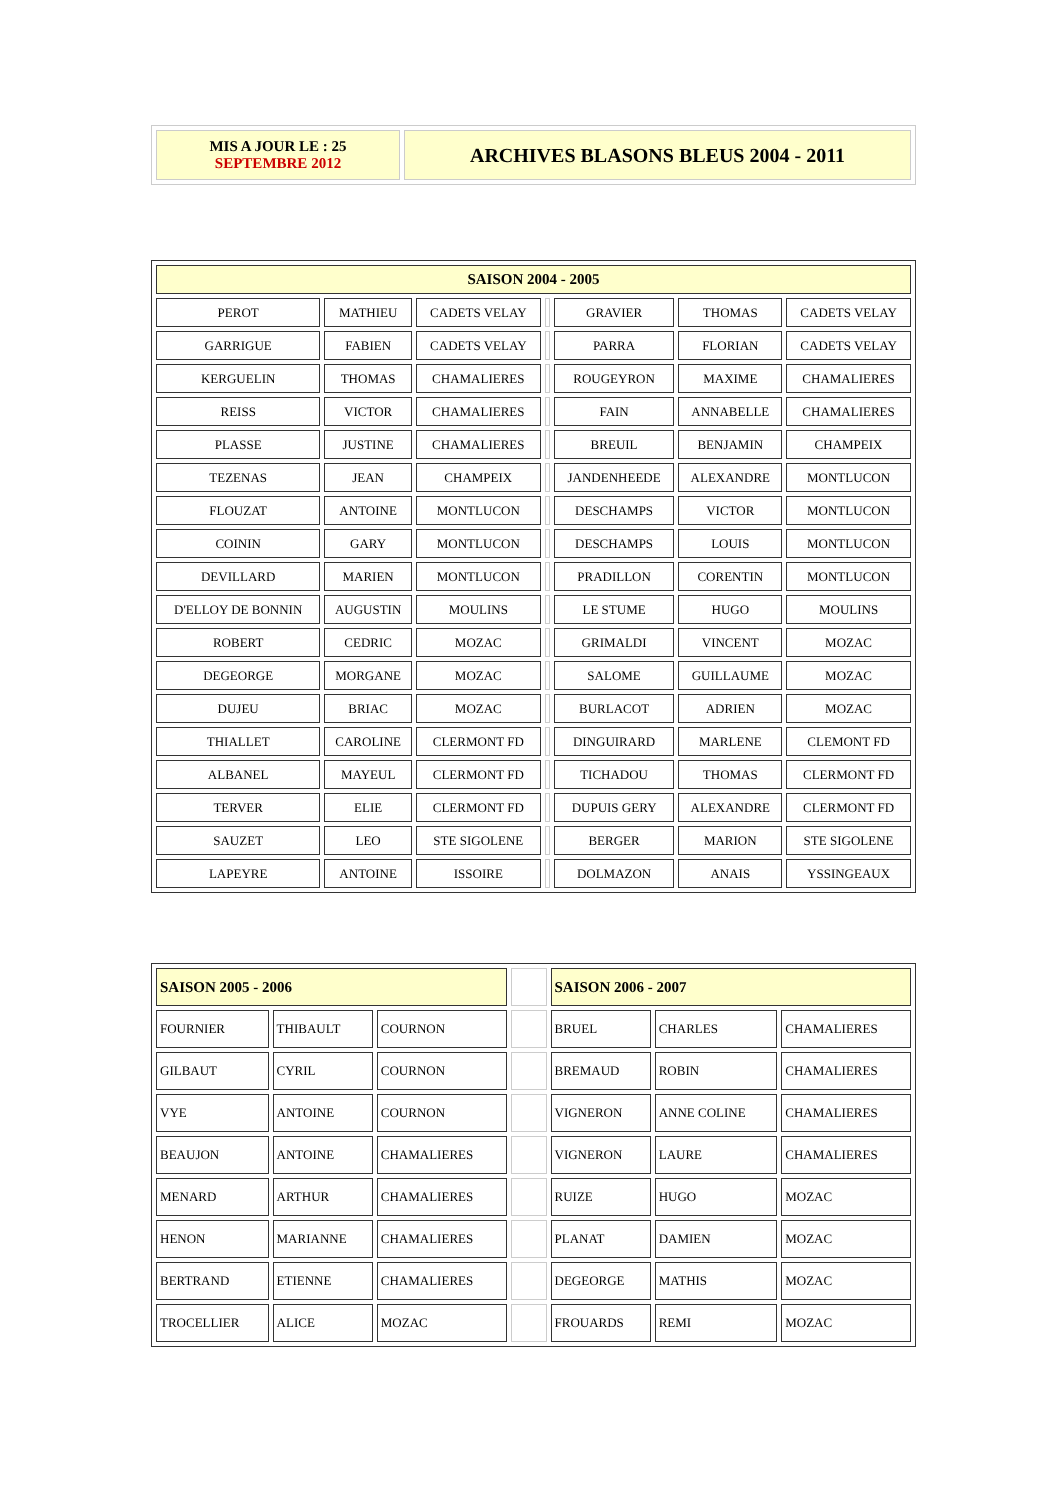| MIS A JOUR LE : 25 SEPTEMBRE 2012 | ARCHIVES BLASONS BLEUS 2004 - 2011 |
| SAISON 2004 - 2005 | | | | | | |
| PEROT | MATHIEU | CADETS VELAY | | GRAVIER | THOMAS | CADETS VELAY |
| GARRIGUE | FABIEN | CADETS VELAY | | PARRA | FLORIAN | CADETS VELAY |
| KERGUELIN | THOMAS | CHAMALIERES | | ROUGEYRON | MAXIME | CHAMALIERES |
| REISS | VICTOR | CHAMALIERES | | FAIN | ANNABELLE | CHAMALIERES |
| PLASSE | JUSTINE | CHAMALIERES | | BREUIL | BENJAMIN | CHAMPEIX |
| TEZENAS | JEAN | CHAMPEIX | | JANDENHEEDE | ALEXANDRE | MONTLUCON |
| FLOUZAT | ANTOINE | MONTLUCON | | DESCHAMPS | VICTOR | MONTLUCON |
| COININ | GARY | MONTLUCON | | DESCHAMPS | LOUIS | MONTLUCON |
| DEVILLARD | MARIEN | MONTLUCON | | PRADILLON | CORENTIN | MONTLUCON |
| D'ELLOY DE BONNIN | AUGUSTIN | MOULINS | | LE STUME | HUGO | MOULINS |
| ROBERT | CEDRIC | MOZAC | | GRIMALDI | VINCENT | MOZAC |
| DEGEORGE | MORGANE | MOZAC | | SALOME | GUILLAUME | MOZAC |
| DUJEU | BRIAC | MOZAC | | BURLACOT | ADRIEN | MOZAC |
| THIALLET | CAROLINE | CLERMONT FD | | DINGUIRARD | MARLENE | CLEMONT FD |
| ALBANEL | MAYEUL | CLERMONT FD | | TICHADOU | THOMAS | CLERMONT FD |
| TERVER | ELIE | CLERMONT FD | | DUPUIS GERY | ALEXANDRE | CLERMONT FD |
| SAUZET | LEO | STE SIGOLENE | | BERGER | MARION | STE SIGOLENE |
| LAPEYRE | ANTOINE | ISSOIRE | | DOLMAZON | ANAIS | YSSINGEAUX |
| SAISON 2005 - 2006 | | | | SAISON 2006 - 2007 | | |
| FOURNIER | THIBAULT | COURNON | | BRUEL | CHARLES | CHAMALIERES |
| GILBAUT | CYRIL | COURNON | | BREMAUD | ROBIN | CHAMALIERES |
| VYE | ANTOINE | COURNON | | VIGNERON | ANNE COLINE | CHAMALIERES |
| BEAUJON | ANTOINE | CHAMALIERES | | VIGNERON | LAURE | CHAMALIERES |
| MENARD | ARTHUR | CHAMALIERES | | RUIZE | HUGO | MOZAC |
| HENON | MARIANNE | CHAMALIERES | | PLANAT | DAMIEN | MOZAC |
| BERTRAND | ETIENNE | CHAMALIERES | | DEGEORGE | MATHIS | MOZAC |
| TROCELLIER | ALICE | MOZAC | | FROUARDS | REMI | MOZAC |